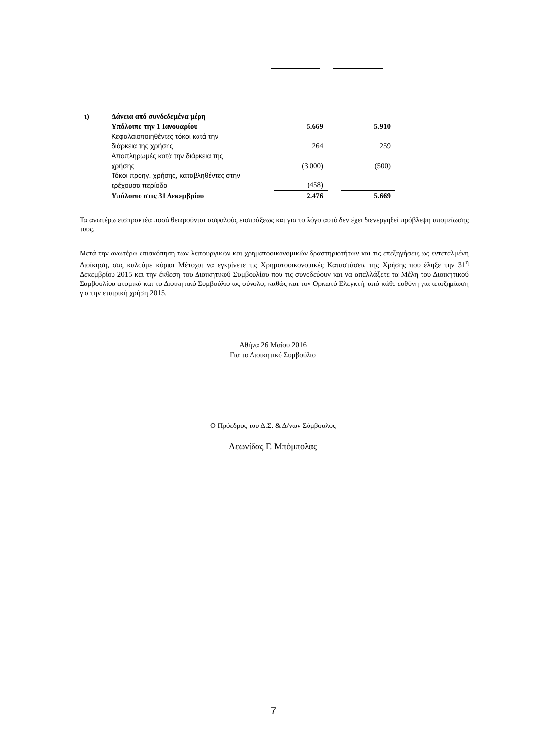| ι) | Δάνεια από συνδεδεμένα μέρη | | | |
| | Υπόλοιπο την 1 Ιανουαρίου | 5.669 | | 5.910 |
| | Κεφαλαιοποιηθέντες τόκοι κατά την διάρκεια της χρήσης | 264 | | 259 |
| | Αποπληρωμές κατά την διάρκεια της χρήσης | (3.000) | | (500) |
| | Τόκοι προηγ. χρήσης, καταβληθέντες στην τρέχουσα περίοδο | (458) | | |
| | Υπόλοιπο στις 31 Δεκεμβρίου | 2.476 | | 5.669 |
Τα ανωτέρω εισπρακτέα ποσά θεωρούνται ασφαλούς εισπράξεως και για το λόγο αυτό δεν έχει διενεργηθεί πρόβλεψη απομείωσης τους.
Μετά την ανωτέρω επισκόπηση των λειτουργικών και χρηματοοικονομικών δραστηριοτήτων και τις επεξηγήσεις ως εντεταλμένη Διοίκηση, σας καλούμε κύριοι Μέτοχοι να εγκρίνετε τις Χρηματοοικονομικές Καταστάσεις της Χρήσης που έληξε την 31<sup>η</sup> Δεκεμβρίου 2015 και την έκθεση του Διοικητικού Συμβουλίου που τις συνοδεύουν και να απαλλάξετε τα Μέλη του Διοικητικού Συμβουλίου ατομικά και το Διοικητικό Συμβούλιο ως σύνολο, καθώς και τον Ορκωτό Ελεγκτή, από κάθε ευθύνη για αποζημίωση για την εταιρική χρήση 2015.
Αθήνα 26 Μαΐου 2016
Για το Διοικητικό Συμβούλιο
Ο Πρόεδρος του Δ.Σ. & Δ/νων Σύμβουλος
Λεωνίδας Γ. Μπόμπολας
7